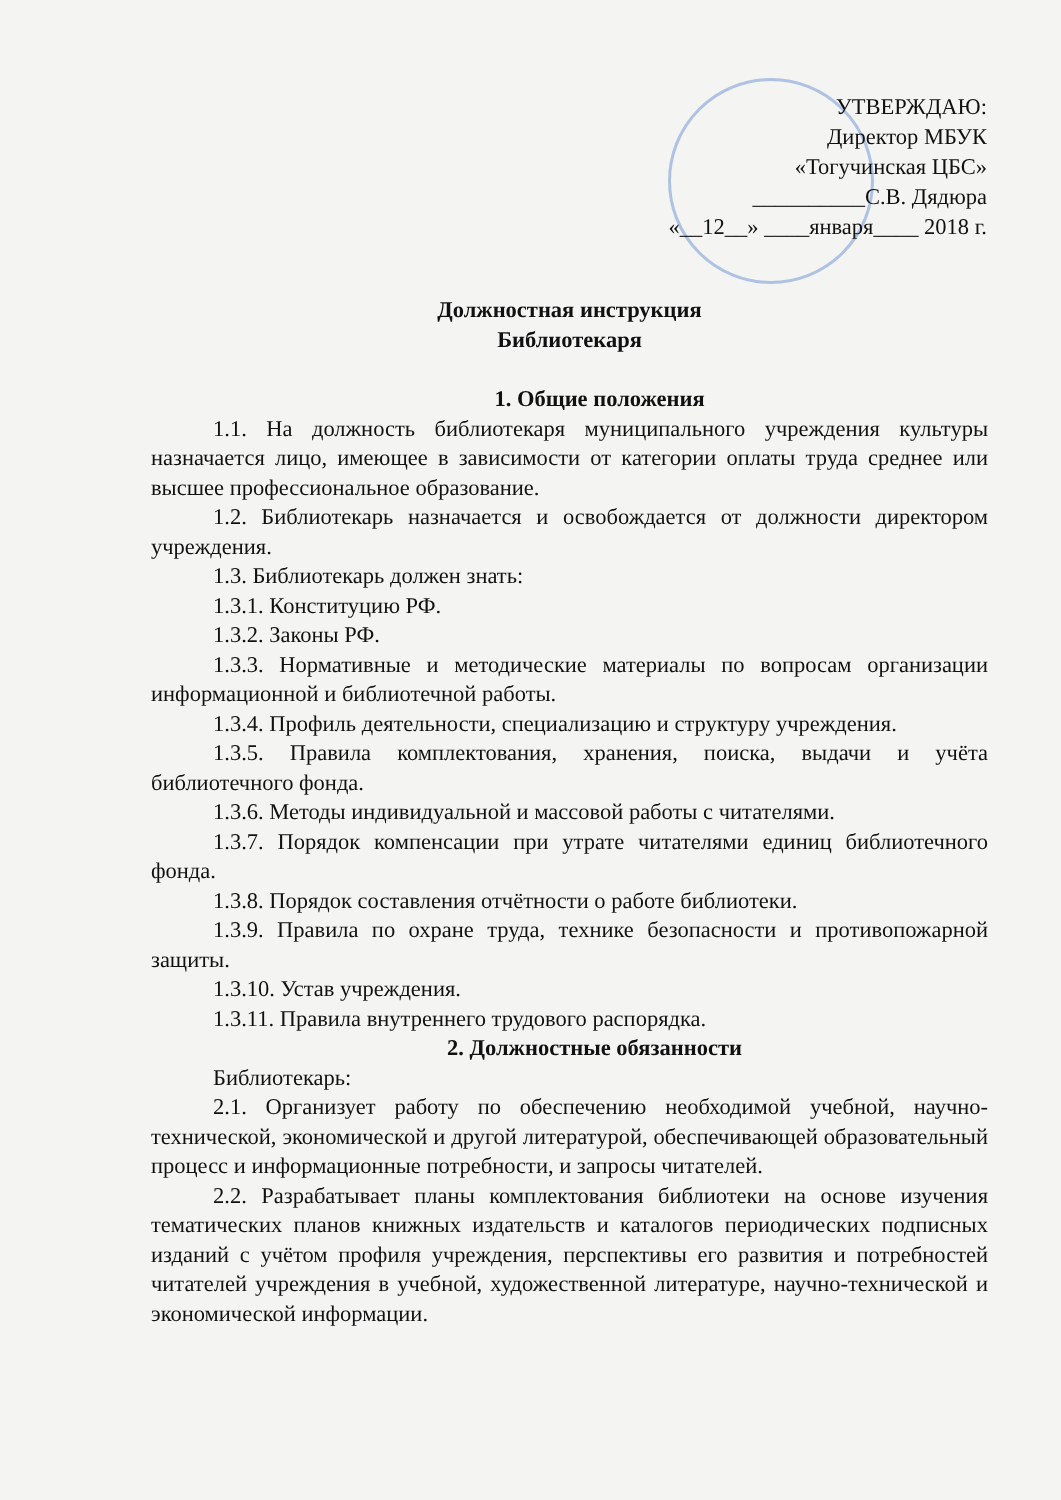УТВЕРЖДАЮ:
Директор МБУК
«Тогучинская ЦБС»
__________С.В. Дядюра
«__12__» ____января____ 2018 г.
Должностная инструкция
Библиотекаря
1. Общие положения
1.1. На должность библиотекаря муниципального учреждения культуры назначается лицо, имеющее в зависимости от категории оплаты труда среднее или высшее профессиональное образование.
1.2. Библиотекарь назначается и освобождается от должности директором учреждения.
1.3. Библиотекарь должен знать:
1.3.1. Конституцию РФ.
1.3.2. Законы РФ.
1.3.3. Нормативные и методические материалы по вопросам организации информационной и библиотечной работы.
1.3.4. Профиль деятельности, специализацию и структуру учреждения.
1.3.5. Правила комплектования, хранения, поиска, выдачи и учёта библиотечного фонда.
1.3.6. Методы индивидуальной и массовой работы с читателями.
1.3.7. Порядок компенсации при утрате читателями единиц библиотечного фонда.
1.3.8. Порядок составления отчётности о работе библиотеки.
1.3.9. Правила по охране труда, технике безопасности и противопожарной защиты.
1.3.10. Устав учреждения.
1.3.11. Правила внутреннего трудового распорядка.
2. Должностные обязанности
Библиотекарь:
2.1. Организует работу по обеспечению необходимой учебной, научно-технической, экономической и другой литературой, обеспечивающей образовательный процесс и информационные потребности, и запросы читателей.
2.2. Разрабатывает планы комплектования библиотеки на основе изучения тематических планов книжных издательств и каталогов периодических подписных изданий с учётом профиля учреждения, перспективы его развития и потребностей читателей учреждения в учебной, художественной литературе, научно-технической и экономической информации.